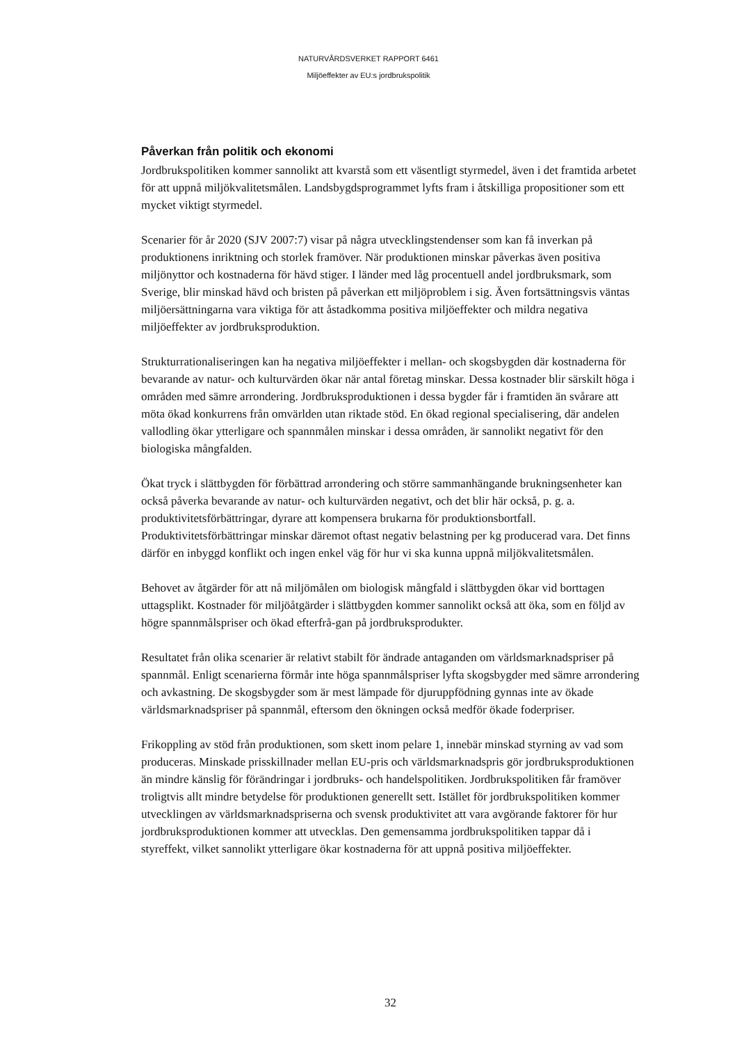NATURVÅRDSVERKET RAPPORT 6461
Miljöeffekter av EU:s jordbrukspolitik
Påverkan från politik och ekonomi
Jordbrukspolitiken kommer sannolikt att kvarstå som ett väsentligt styrmedel, även i det framtida arbetet för att uppnå miljökvalitetsmålen. Landsbygdsprogrammet lyfts fram i åtskilliga propositioner som ett mycket viktigt styrmedel.
Scenarier för år 2020 (SJV 2007:7) visar på några utvecklingstendenser som kan få inverkan på produktionens inriktning och storlek framöver. När produktionen minskar påverkas även positiva miljönyttor och kostnaderna för hävd stiger. I länder med låg procentuell andel jordbruksmark, som Sverige, blir minskad hävd och bristen på påverkan ett miljöproblem i sig. Även fortsättningsvis väntas miljöersättningarna vara viktiga för att åstadkomma positiva miljöeffekter och mildra negativa miljöeffekter av jordbruksproduktion.
Strukturrationaliseringen kan ha negativa miljöeffekter i mellan- och skogsbygden där kostnaderna för bevarande av natur- och kulturvärden ökar när antal företag minskar. Dessa kostnader blir särskilt höga i områden med sämre arrondering. Jordbruksproduktionen i dessa bygder får i framtiden än svårare att möta ökad konkurrens från omvärlden utan riktade stöd. En ökad regional specialisering, där andelen vallodling ökar ytterligare och spannmålen minskar i dessa områden, är sannolikt negativt för den biologiska mångfalden.
Ökat tryck i slättbygden för förbättrad arrondering och större sammanhängande brukningsenheter kan också påverka bevarande av natur- och kulturvärden negativt, och det blir här också, p. g. a. produktivitetsförbättringar, dyrare att kompensera brukarna för produktionsbortfall. Produktivitetsförbättringar minskar däremot oftast negativ belastning per kg producerad vara. Det finns därför en inbyggd konflikt och ingen enkel väg för hur vi ska kunna uppnå miljökvalitetsmålen.
Behovet av åtgärder för att nå miljömålen om biologisk mångfald i slättbygden ökar vid borttagen uttagsplikt. Kostnader för miljöåtgärder i slättbygden kommer sannolikt också att öka, som en följd av högre spannmålspriser och ökad efterfrå-gan på jordbruksprodukter.
Resultatet från olika scenarier är relativt stabilt för ändrade antaganden om världsmarknadspriser på spannmål. Enligt scenarierna förmår inte höga spannmålspriser lyfta skogsbygder med sämre arrondering och avkastning. De skogsbygder som är mest lämpade för djuruppfödning gynnas inte av ökade världsmarknadspriser på spannmål, eftersom den ökningen också medför ökade foderpriser.
Frikoppling av stöd från produktionen, som skett inom pelare 1, innebär minskad styrning av vad som produceras. Minskade prisskillnader mellan EU-pris och världsmarknadspris gör jordbruksproduktionen än mindre känslig för förändringar i jordbruks- och handelspolitiken. Jordbrukspolitiken får framöver troligtvis allt mindre betydelse för produktionen generellt sett. Istället för jordbrukspolitiken kommer utvecklingen av världsmarknadspriserna och svensk produktivitet att vara avgörande faktorer för hur jordbruksproduktionen kommer att utvecklas. Den gemensamma jordbrukspolitiken tappar då i styreffekt, vilket sannolikt ytterligare ökar kostnaderna för att uppnå positiva miljöeffekter.
32